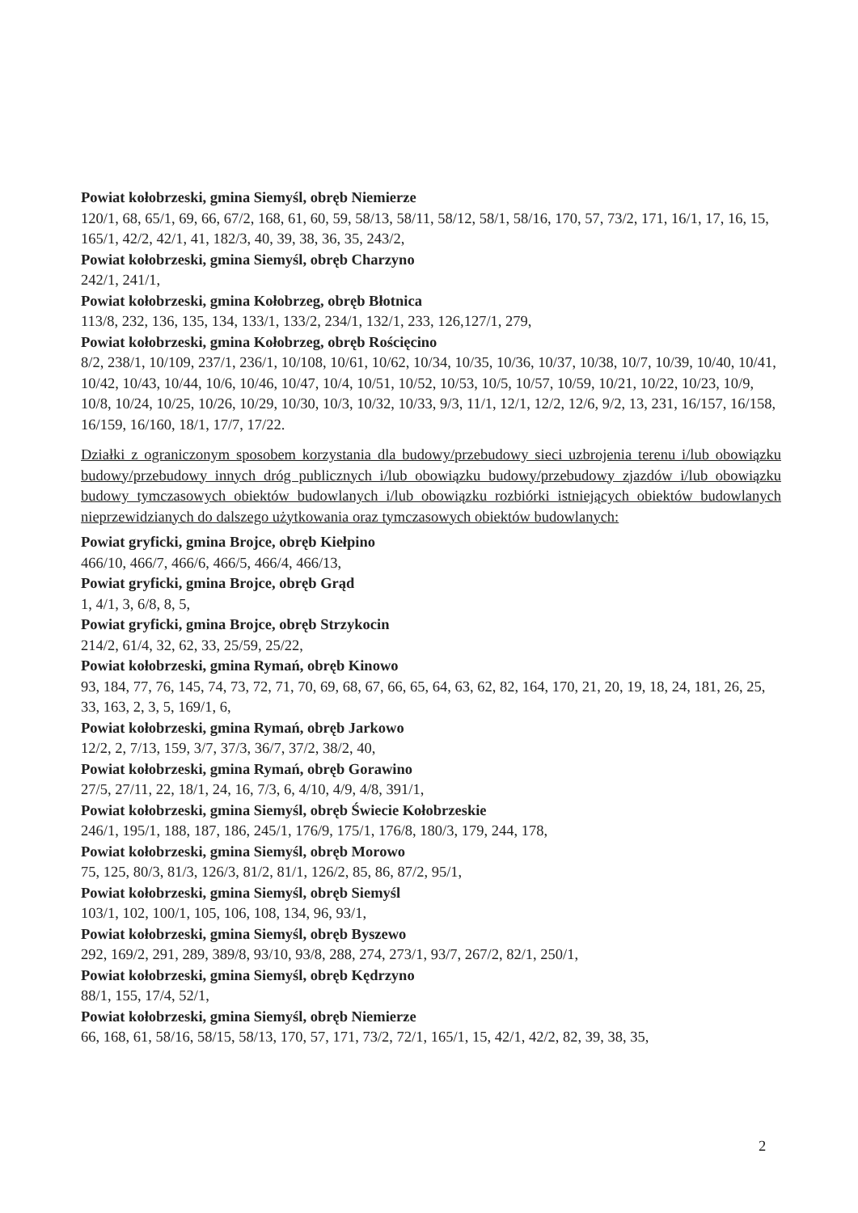Powiat kołobrzeski, gmina Siemyśl, obręb Niemierze
120/1, 68, 65/1, 69, 66, 67/2, 168, 61, 60, 59, 58/13, 58/11, 58/12, 58/1, 58/16, 170, 57, 73/2, 171, 16/1, 17, 16, 15, 165/1, 42/2, 42/1, 41, 182/3, 40, 39, 38, 36, 35, 243/2,
Powiat kołobrzeski, gmina Siemyśl, obręb Charzyno
242/1, 241/1,
Powiat kołobrzeski, gmina Kołobrzeg, obręb Błotnica
113/8, 232, 136, 135, 134, 133/1, 133/2, 234/1, 132/1, 233, 126,127/1, 279,
Powiat kołobrzeski, gmina Kołobrzeg, obręb Rościęcino
8/2, 238/1, 10/109, 237/1, 236/1, 10/108, 10/61, 10/62, 10/34, 10/35, 10/36, 10/37, 10/38, 10/7, 10/39, 10/40, 10/41, 10/42, 10/43, 10/44, 10/6, 10/46, 10/47, 10/4, 10/51, 10/52, 10/53, 10/5, 10/57, 10/59, 10/21, 10/22, 10/23, 10/9, 10/8, 10/24, 10/25, 10/26, 10/29, 10/30, 10/3, 10/32, 10/33, 9/3, 11/1, 12/1, 12/2, 12/6, 9/2, 13, 231, 16/157, 16/158, 16/159, 16/160, 18/1, 17/7, 17/22.
Działki z ograniczonym sposobem korzystania dla budowy/przebudowy sieci uzbrojenia terenu i/lub obowiązku budowy/przebudowy innych dróg publicznych i/lub obowiązku budowy/przebudowy zjazdów i/lub obowiązku budowy tymczasowych obiektów budowlanych i/lub obowiązku rozbiórki istniejących obiektów budowlanych nieprzewidzianych do dalszego użytkowania oraz tymczasowych obiektów budowlanych:
Powiat gryficki, gmina Brojce, obręb Kiełpino
466/10, 466/7, 466/6, 466/5, 466/4, 466/13,
Powiat gryficki, gmina Brojce, obręb Grąd
1, 4/1, 3, 6/8, 8, 5,
Powiat gryficki, gmina Brojce, obręb Strzykocin
214/2, 61/4, 32, 62, 33, 25/59, 25/22,
Powiat kołobrzeski, gmina Rymań, obręb Kinowo
93, 184, 77, 76, 145, 74, 73, 72, 71, 70, 69, 68, 67, 66, 65, 64, 63, 62, 82, 164, 170, 21, 20, 19, 18, 24, 181, 26, 25, 33, 163, 2, 3, 5, 169/1, 6,
Powiat kołobrzeski, gmina Rymań, obręb Jarkowo
12/2, 2, 7/13, 159, 3/7, 37/3, 36/7, 37/2, 38/2, 40,
Powiat kołobrzeski, gmina Rymań, obręb Gorawino
27/5, 27/11, 22, 18/1, 24, 16, 7/3, 6, 4/10, 4/9, 4/8, 391/1,
Powiat kołobrzeski, gmina Siemyśl, obręb Świecie Kołobrzeskie
246/1, 195/1, 188, 187, 186, 245/1, 176/9, 175/1, 176/8, 180/3, 179, 244, 178,
Powiat kołobrzeski, gmina Siemyśl, obręb Morowo
75, 125, 80/3, 81/3, 126/3, 81/2, 81/1, 126/2, 85, 86, 87/2, 95/1,
Powiat kołobrzeski, gmina Siemyśl, obręb Siemyśl
103/1, 102, 100/1, 105, 106, 108, 134, 96, 93/1,
Powiat kołobrzeski, gmina Siemyśl, obręb Byszewo
292, 169/2, 291, 289, 389/8, 93/10, 93/8, 288, 274, 273/1, 93/7, 267/2, 82/1, 250/1,
Powiat kołobrzeski, gmina Siemyśl, obręb Kędrzyno
88/1, 155, 17/4, 52/1,
Powiat kołobrzeski, gmina Siemyśl, obręb Niemierze
66, 168, 61, 58/16, 58/15, 58/13, 170, 57, 171, 73/2, 72/1, 165/1, 15, 42/1, 42/2, 82, 39, 38, 35,
2